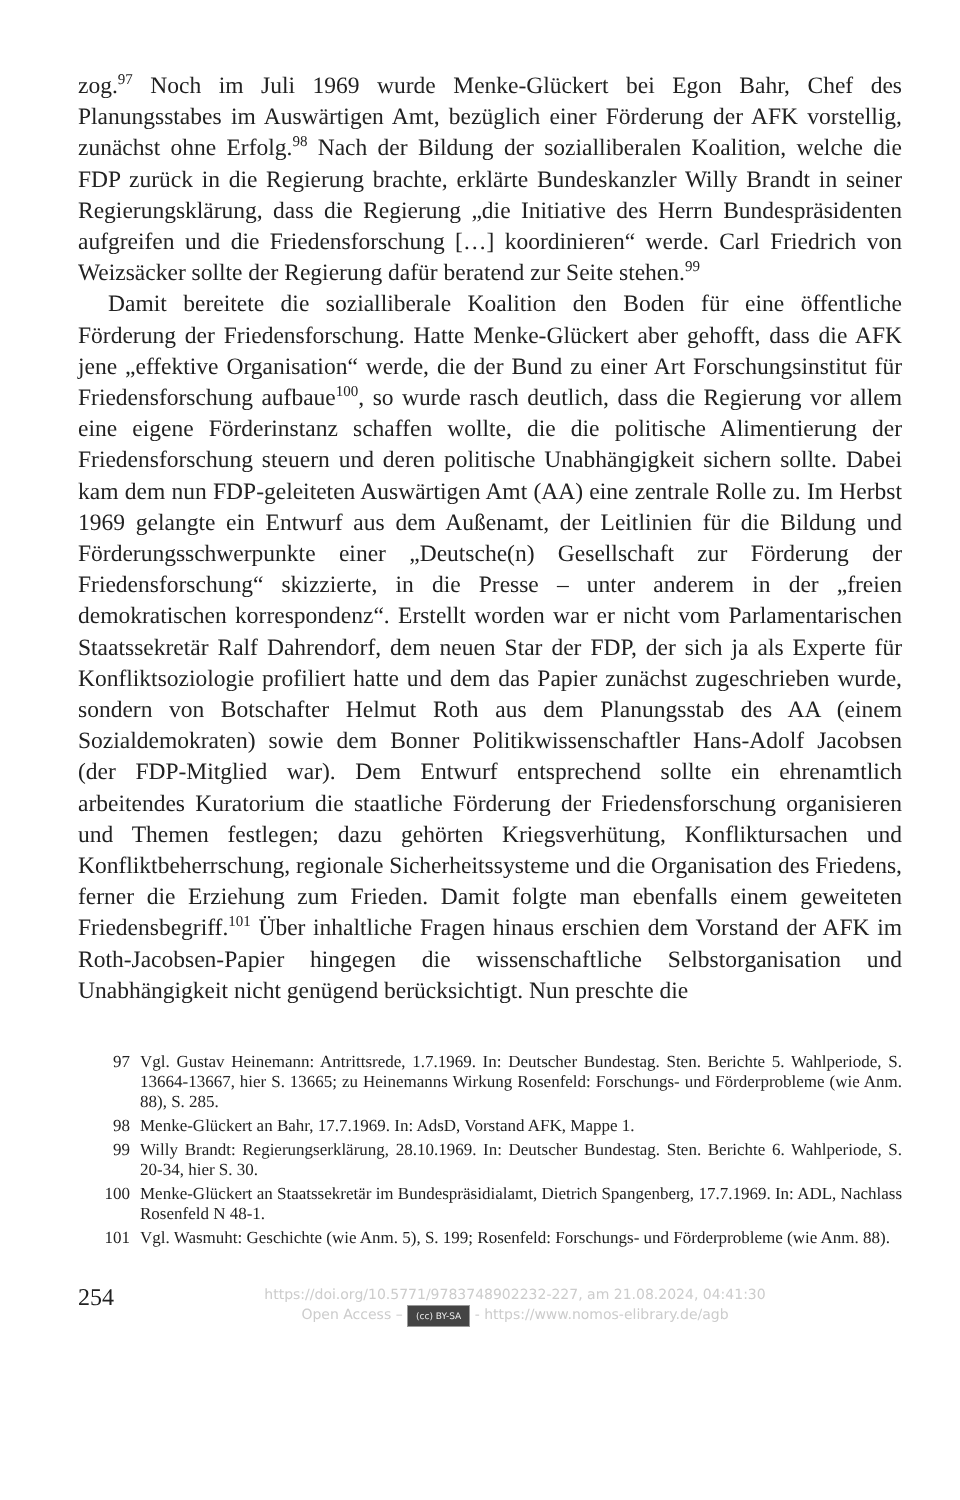zog.<sup>97</sup> Noch im Juli 1969 wurde Menke-Glückert bei Egon Bahr, Chef des Planungsstabes im Auswärtigen Amt, bezüglich einer Förderung der AFK vorstellig, zunächst ohne Erfolg.<sup>98</sup> Nach der Bildung der sozialliberalen Koalition, welche die FDP zurück in die Regierung brachte, erklärte Bundeskanzler Willy Brandt in seiner Regierungsklärung, dass die Regierung „die Initiative des Herrn Bundespräsidenten aufgreifen und die Friedensforschung […] koordinieren“ werde. Carl Friedrich von Weizsäcker sollte der Regierung dafür beratend zur Seite stehen.<sup>99</sup>
Damit bereitete die sozialliberale Koalition den Boden für eine öffentliche Förderung der Friedensforschung. Hatte Menke-Glückert aber gehofft, dass die AFK jene „effektive Organisation“ werde, die der Bund zu einer Art Forschungsinstitut für Friedensforschung aufbaue<sup>100</sup>, so wurde rasch deutlich, dass die Regierung vor allem eine eigene Förderinstanz schaffen wollte, die die politische Alimentierung der Friedensforschung steuern und deren politische Unabhängigkeit sichern sollte. Dabei kam dem nun FDP-geleiteten Auswärtigen Amt (AA) eine zentrale Rolle zu. Im Herbst 1969 gelangte ein Entwurf aus dem Außenamt, der Leitlinien für die Bildung und Förderungsschwerpunkte einer „Deutsche(n) Gesellschaft zur Förderung der Friedensforschung“ skizzierte, in die Presse – unter anderem in der „freien demokratischen korrespondenz“. Erstellt worden war er nicht vom Parlamentarischen Staatssekretär Ralf Dahrendorf, dem neuen Star der FDP, der sich ja als Experte für Konfliktsoziologie profiliert hatte und dem das Papier zunächst zugeschrieben wurde, sondern von Botschafter Helmut Roth aus dem Planungsstab des AA (einem Sozialdemokraten) sowie dem Bonner Politikwissenschaftler Hans-Adolf Jacobsen (der FDP-Mitglied war). Dem Entwurf entsprechend sollte ein ehrenamtlich arbeitendes Kuratorium die staatliche Förderung der Friedensforschung organisieren und Themen festlegen; dazu gehörten Kriegsverhütung, Konfliktursachen und Konfliktbeherrschung, regionale Sicherheitssysteme und die Organisation des Friedens, ferner die Erziehung zum Frieden. Damit folgte man ebenfalls einem geweiteten Friedensbegriff.<sup>101</sup> Über inhaltliche Fragen hinaus erschien dem Vorstand der AFK im Roth-Jacobsen-Papier hingegen die wissenschaftliche Selbstorganisation und Unabhängigkeit nicht genügend berücksichtigt. Nun preschte die
97 Vgl. Gustav Heinemann: Antrittsrede, 1.7.1969. In: Deutscher Bundestag. Sten. Berichte 5. Wahlperiode, S. 13664-13667, hier S. 13665; zu Heinemanns Wirkung Rosenfeld: Forschungs- und Förderprobleme (wie Anm. 88), S. 285.
98 Menke-Glückert an Bahr, 17.7.1969. In: AdsD, Vorstand AFK, Mappe 1.
99 Willy Brandt: Regierungserklärung, 28.10.1969. In: Deutscher Bundestag. Sten. Berichte 6. Wahlperiode, S. 20-34, hier S. 30.
100 Menke-Glückert an Staatssekretär im Bundespräsidialamt, Dietrich Spangenberg, 17.7.1969. In: ADL, Nachlass Rosenfeld N 48-1.
101 Vgl. Wasmuht: Geschichte (wie Anm. 5), S. 199; Rosenfeld: Forschungs- und Förderprobleme (wie Anm. 88).
254
https://doi.org/10.5771/9783748902232-227, am 21.08.2024, 04:41:30
Open Access – (cc) BY-SA - https://www.nomos-elibrary.de/agb